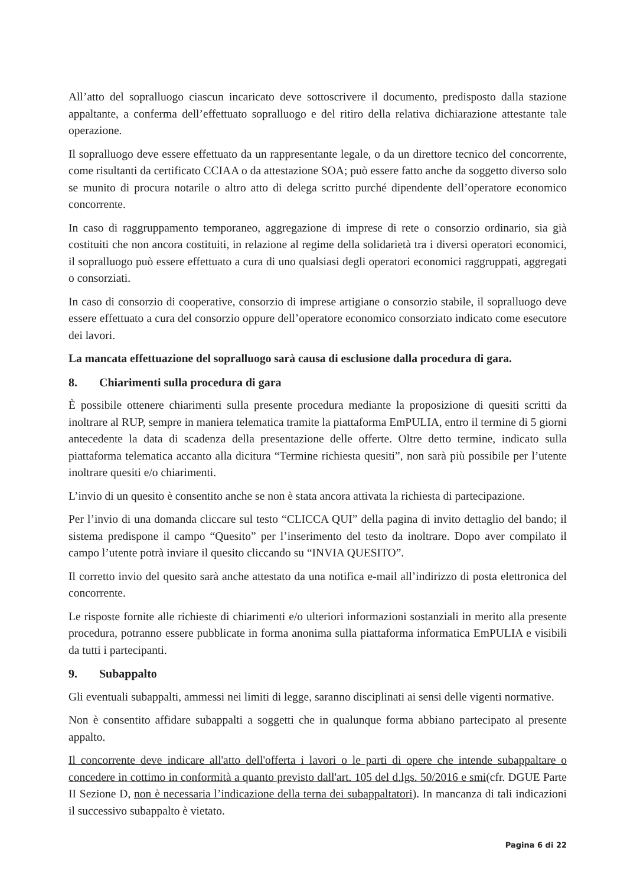All’atto del sopralluogo ciascun incaricato deve sottoscrivere il documento, predisposto dalla stazione appaltante, a conferma dell’effettuato sopralluogo e del ritiro della relativa dichiarazione attestante tale operazione.
Il sopralluogo deve essere effettuato da un rappresentante legale, o da un direttore tecnico del concorrente, come risultanti da certificato CCIAA o da attestazione SOA; può essere fatto anche da soggetto diverso solo se munito di procura notarile o altro atto di delega scritto purché dipendente dell’operatore economico concorrente.
In caso di raggruppamento temporaneo, aggregazione di imprese di rete o consorzio ordinario, sia già costituiti che non ancora costituiti, in relazione al regime della solidarietà tra i diversi operatori economici, il sopralluogo può essere effettuato a cura di uno qualsiasi degli operatori economici raggruppati, aggregati o consorziati.
In caso di consorzio di cooperative, consorzio di imprese artigiane o consorzio stabile, il sopralluogo deve essere effettuato a cura del consorzio oppure dell’operatore economico consorziato indicato come esecutore dei lavori.
La mancata effettuazione del sopralluogo sarà causa di esclusione dalla procedura di gara.
8. Chiarimenti sulla procedura di gara
È possibile ottenere chiarimenti sulla presente procedura mediante la proposizione di quesiti scritti da inoltrare al RUP, sempre in maniera telematica tramite la piattaforma EmPULIA, entro il termine di 5 giorni antecedente la data di scadenza della presentazione delle offerte. Oltre detto termine, indicato sulla piattaforma telematica accanto alla dicitura “Termine richiesta quesiti”, non sarà più possibile per l’utente inoltrare quesiti e/o chiarimenti.
L’invio di un quesito è consentito anche se non è stata ancora attivata la richiesta di partecipazione.
Per l’invio di una domanda cliccare sul testo “CLICCA QUI” della pagina di invito dettaglio del bando; il sistema predispone il campo “Quesito” per l’inserimento del testo da inoltrare. Dopo aver compilato il campo l’utente potrà inviare il quesito cliccando su “INVIA QUESITO”.
Il corretto invio del quesito sarà anche attestato da una notifica e-mail all’indirizzo di posta elettronica del concorrente.
Le risposte fornite alle richieste di chiarimenti e/o ulteriori informazioni sostanziali in merito alla presente procedura, potranno essere pubblicate in forma anonima sulla piattaforma informatica EmPULIA e visibili da tutti i partecipanti.
9. Subappalto
Gli eventuali subappalti, ammessi nei limiti di legge, saranno disciplinati ai sensi delle vigenti normative.
Non è consentito affidare subappalti a soggetti che in qualunque forma abbiano partecipato al presente appalto.
Il concorrente deve indicare all'atto dell'offerta i lavori o le parti di opere che intende subappaltare o concedere in cottimo in conformità a quanto previsto dall'art. 105 del d.lgs. 50/2016 e smi(cfr. DGUE Parte II Sezione D, non è necessaria l’indicazione della terna dei subappaltatori). In mancanza di tali indicazioni il successivo subappalto è vietato.
Pagina 6 di 22